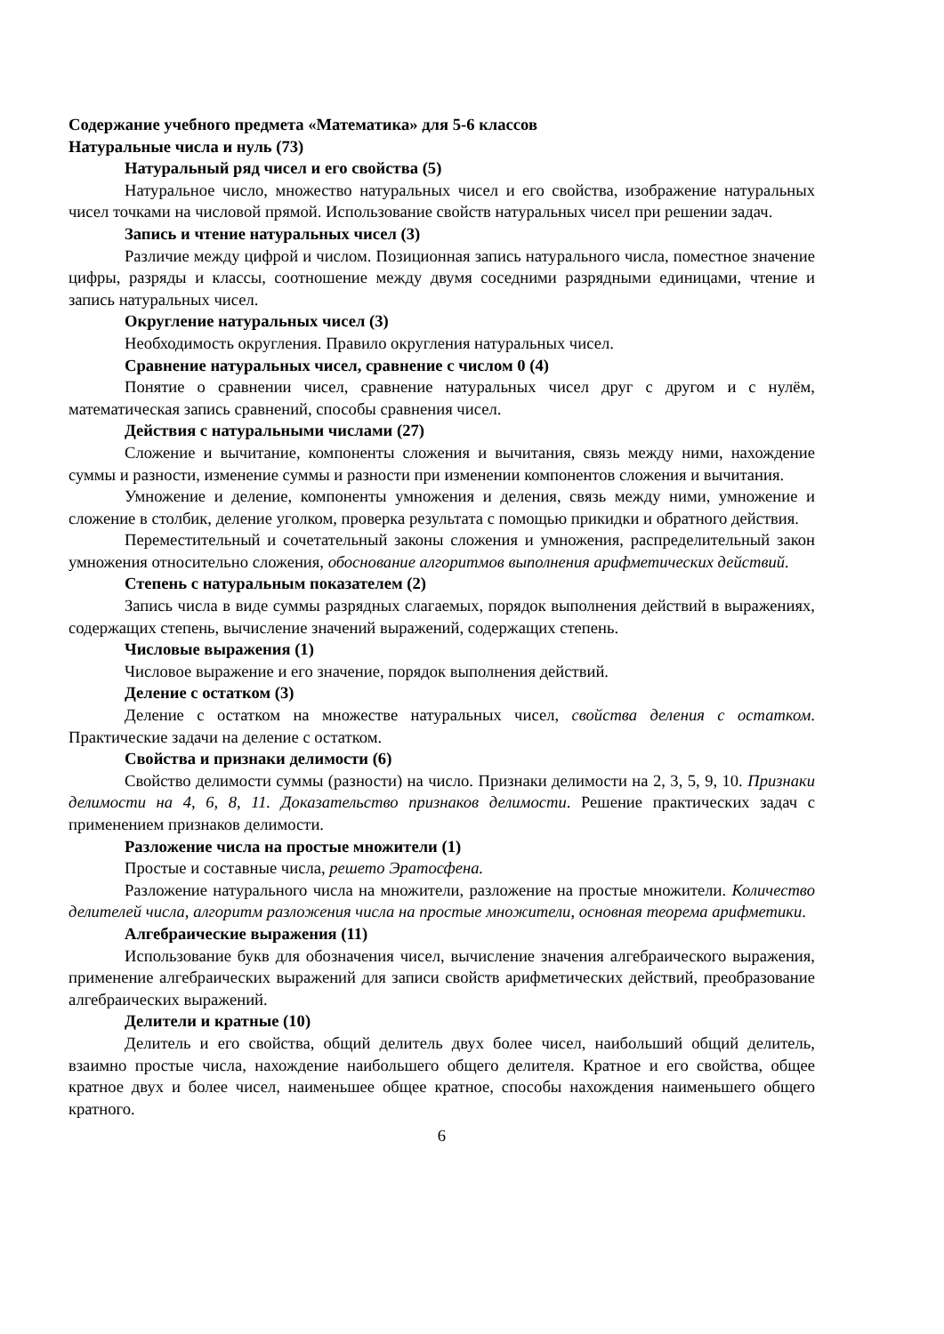Содержание учебного предмета «Математика» для 5-6 классов
Натуральные числа и нуль (73)
Натуральный ряд чисел и его свойства (5)
Натуральное число, множество натуральных чисел и его свойства, изображение натуральных чисел точками на числовой прямой. Использование свойств натуральных чисел при решении задач.
Запись и чтение натуральных чисел (3)
Различие между цифрой и числом. Позиционная запись натурального числа, поместное значение цифры, разряды и классы, соотношение между двумя соседними разрядными единицами, чтение и запись натуральных чисел.
Округление натуральных чисел (3)
Необходимость округления. Правило округления натуральных чисел.
Сравнение натуральных чисел, сравнение с числом 0 (4)
Понятие о сравнении чисел, сравнение натуральных чисел друг с другом и с нулём, математическая запись сравнений, способы сравнения чисел.
Действия с натуральными числами (27)
Сложение и вычитание, компоненты сложения и вычитания, связь между ними, нахождение суммы и разности, изменение суммы и разности при изменении компонентов сложения и вычитания.
Умножение и деление, компоненты умножения и деления, связь между ними, умножение и сложение в столбик, деление уголком, проверка результата с помощью прикидки и обратного действия.
Переместительный и сочетательный законы сложения и умножения, распределительный закон умножения относительно сложения, обоснование алгоритмов выполнения арифметических действий.
Степень с натуральным показателем (2)
Запись числа в виде суммы разрядных слагаемых, порядок выполнения действий в выражениях, содержащих степень, вычисление значений выражений, содержащих степень.
Числовые выражения (1)
Числовое выражение и его значение, порядок выполнения действий.
Деление с остатком (3)
Деление с остатком на множестве натуральных чисел, свойства деления с остатком. Практические задачи на деление с остатком.
Свойства и признаки делимости (6)
Свойство делимости суммы (разности) на число. Признаки делимости на 2, 3, 5, 9, 10. Признаки делимости на 4, 6, 8, 11. Доказательство признаков делимости. Решение практических задач с применением признаков делимости.
Разложение числа на простые множители (1)
Простые и составные числа, решето Эратосфена.
Разложение натурального числа на множители, разложение на простые множители. Количество делителей числа, алгоритм разложения числа на простые множители, основная теорема арифметики.
Алгебраические выражения (11)
Использование букв для обозначения чисел, вычисление значения алгебраического выражения, применение алгебраических выражений для записи свойств арифметических действий, преобразование алгебраических выражений.
Делители и кратные (10)
Делитель и его свойства, общий делитель двух более чисел, наибольший общий делитель, взаимно простые числа, нахождение наибольшего общего делителя. Кратное и его свойства, общее кратное двух и более чисел, наименьшее общее кратное, способы нахождения наименьшего общего кратного.
6